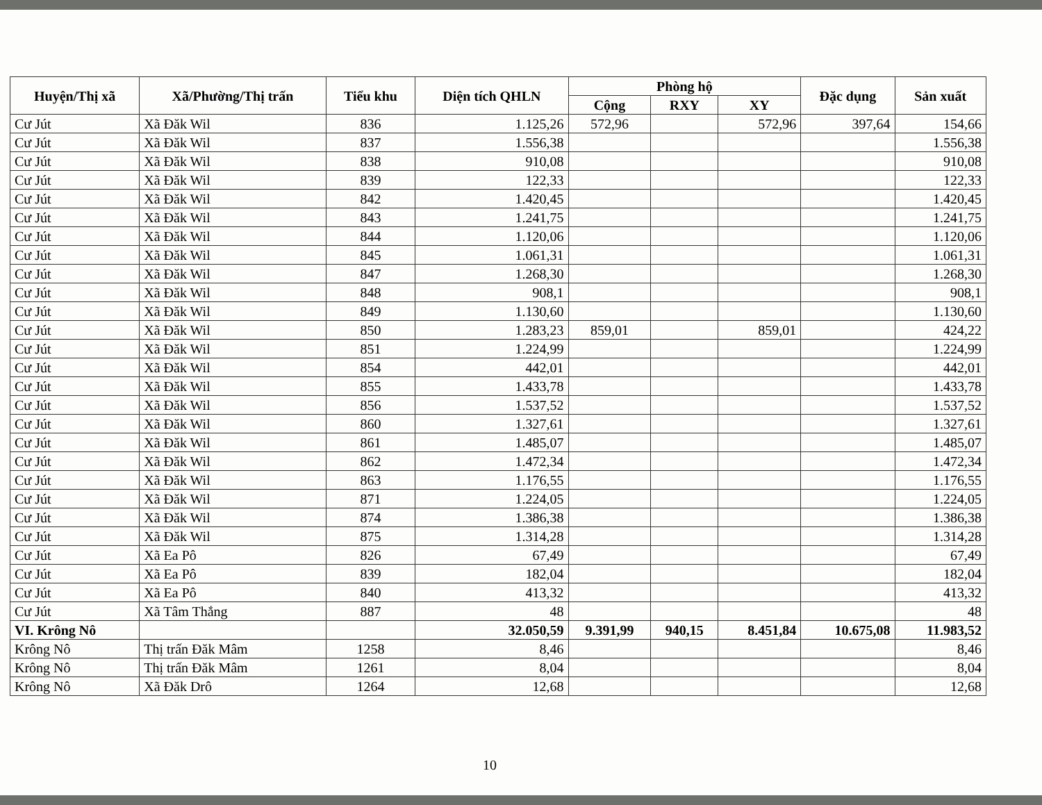| Huyện/Thị xã | Xã/Phường/Thị trấn | Tiểu khu | Diện tích QHLN | Phòng hộ | | | Đặc dụng | Sản xuất |
| --- | --- | --- | --- | --- | --- | --- | --- | --- |
| | | | | Cộng | RXY | XY | | |
| Cư Jút | Xã Đăk Wil | 836 | 1.125,26 | 572,96 | | 572,96 | 397,64 | 154,66 |
| Cư Jút | Xã Đăk Wil | 837 | 1.556,38 | | | | | 1.556,38 |
| Cư Jút | Xã Đăk Wil | 838 | 910,08 | | | | | 910,08 |
| Cư Jút | Xã Đăk Wil | 839 | 122,33 | | | | | 122,33 |
| Cư Jút | Xã Đăk Wil | 842 | 1.420,45 | | | | | 1.420,45 |
| Cư Jút | Xã Đăk Wil | 843 | 1.241,75 | | | | | 1.241,75 |
| Cư Jút | Xã Đăk Wil | 844 | 1.120,06 | | | | | 1.120,06 |
| Cư Jút | Xã Đăk Wil | 845 | 1.061,31 | | | | | 1.061,31 |
| Cư Jút | Xã Đăk Wil | 847 | 1.268,30 | | | | | 1.268,30 |
| Cư Jút | Xã Đăk Wil | 848 | 908,1 | | | | | 908,1 |
| Cư Jút | Xã Đăk Wil | 849 | 1.130,60 | | | | | 1.130,60 |
| Cư Jút | Xã Đăk Wil | 850 | 1.283,23 | 859,01 | | 859,01 | | 424,22 |
| Cư Jút | Xã Đăk Wil | 851 | 1.224,99 | | | | | 1.224,99 |
| Cư Jút | Xã Đăk Wil | 854 | 442,01 | | | | | 442,01 |
| Cư Jút | Xã Đăk Wil | 855 | 1.433,78 | | | | | 1.433,78 |
| Cư Jút | Xã Đăk Wil | 856 | 1.537,52 | | | | | 1.537,52 |
| Cư Jút | Xã Đăk Wil | 860 | 1.327,61 | | | | | 1.327,61 |
| Cư Jút | Xã Đăk Wil | 861 | 1.485,07 | | | | | 1.485,07 |
| Cư Jút | Xã Đăk Wil | 862 | 1.472,34 | | | | | 1.472,34 |
| Cư Jút | Xã Đăk Wil | 863 | 1.176,55 | | | | | 1.176,55 |
| Cư Jút | Xã Đăk Wil | 871 | 1.224,05 | | | | | 1.224,05 |
| Cư Jút | Xã Đăk Wil | 874 | 1.386,38 | | | | | 1.386,38 |
| Cư Jút | Xã Đăk Wil | 875 | 1.314,28 | | | | | 1.314,28 |
| Cư Jút | Xã Ea Pô | 826 | 67,49 | | | | | 67,49 |
| Cư Jút | Xã Ea Pô | 839 | 182,04 | | | | | 182,04 |
| Cư Jút | Xã Ea Pô | 840 | 413,32 | | | | | 413,32 |
| Cư Jút | Xã Tâm Thắng | 887 | 48 | | | | | 48 |
| VI. Krông Nô | | | 32.050,59 | 9.391,99 | 940,15 | 8.451,84 | 10.675,08 | 11.983,52 |
| Krông Nô | Thị trấn Đăk Mâm | 1258 | 8,46 | | | | | 8,46 |
| Krông Nô | Thị trấn Đăk Mâm | 1261 | 8,04 | | | | | 8,04 |
| Krông Nô | Xã Đăk Drô | 1264 | 12,68 | | | | | 12,68 |
10